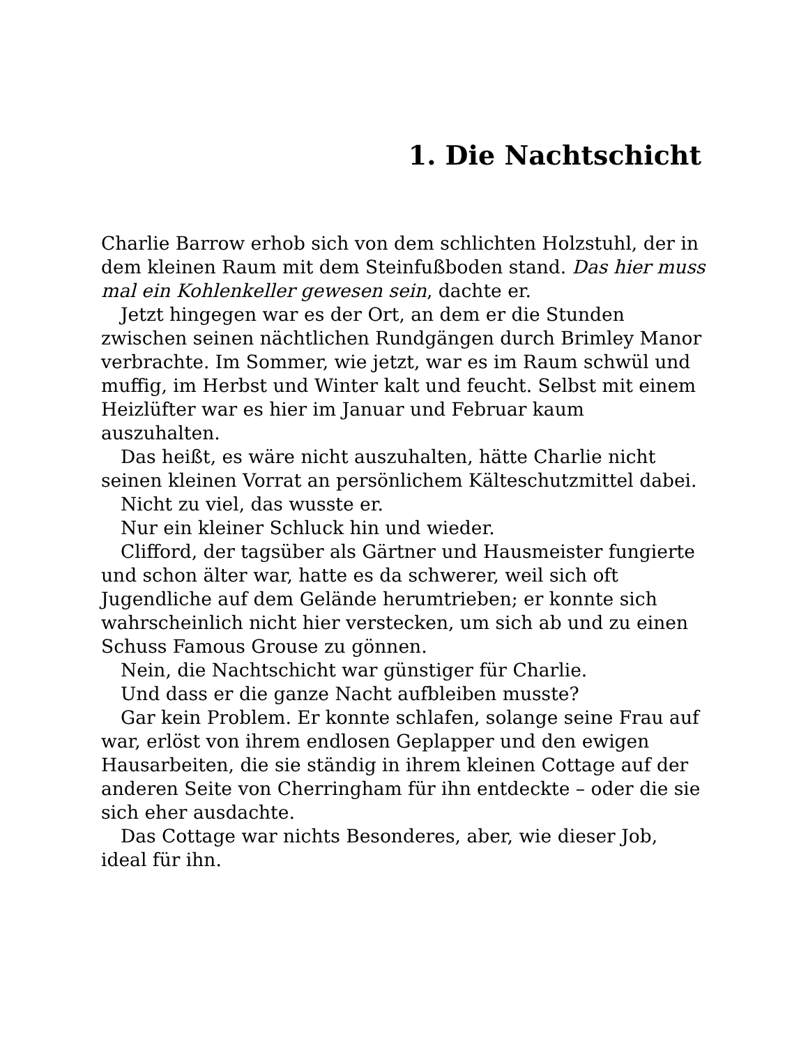1. Die Nachtschicht
Charlie Barrow erhob sich von dem schlichten Holzstuhl, der in dem kleinen Raum mit dem Steinfußboden stand. Das hier muss mal ein Kohlenkeller gewesen sein, dachte er.
Jetzt hingegen war es der Ort, an dem er die Stunden zwischen seinen nächtlichen Rundgängen durch Brimley Manor verbrachte. Im Sommer, wie jetzt, war es im Raum schwül und muffig, im Herbst und Winter kalt und feucht. Selbst mit einem Heizlüfter war es hier im Januar und Februar kaum auszuhalten.
Das heißt, es wäre nicht auszuhalten, hätte Charlie nicht seinen kleinen Vorrat an persönlichem Kälteschutzmittel dabei.
Nicht zu viel, das wusste er.
Nur ein kleiner Schluck hin und wieder.
Clifford, der tagsüber als Gärtner und Hausmeister fungierte und schon älter war, hatte es da schwerer, weil sich oft Jugendliche auf dem Gelände herumtrieben; er konnte sich wahrscheinlich nicht hier verstecken, um sich ab und zu einen Schuss Famous Grouse zu gönnen.
Nein, die Nachtschicht war günstiger für Charlie.
Und dass er die ganze Nacht aufbleiben musste?
Gar kein Problem. Er konnte schlafen, solange seine Frau auf war, erlöst von ihrem endlosen Geplapper und den ewigen Hausarbeiten, die sie ständig in ihrem kleinen Cottage auf der anderen Seite von Cherringham für ihn entdeckte – oder die sie sich eher ausdachte.
Das Cottage war nichts Besonderes, aber, wie dieser Job, ideal für ihn.